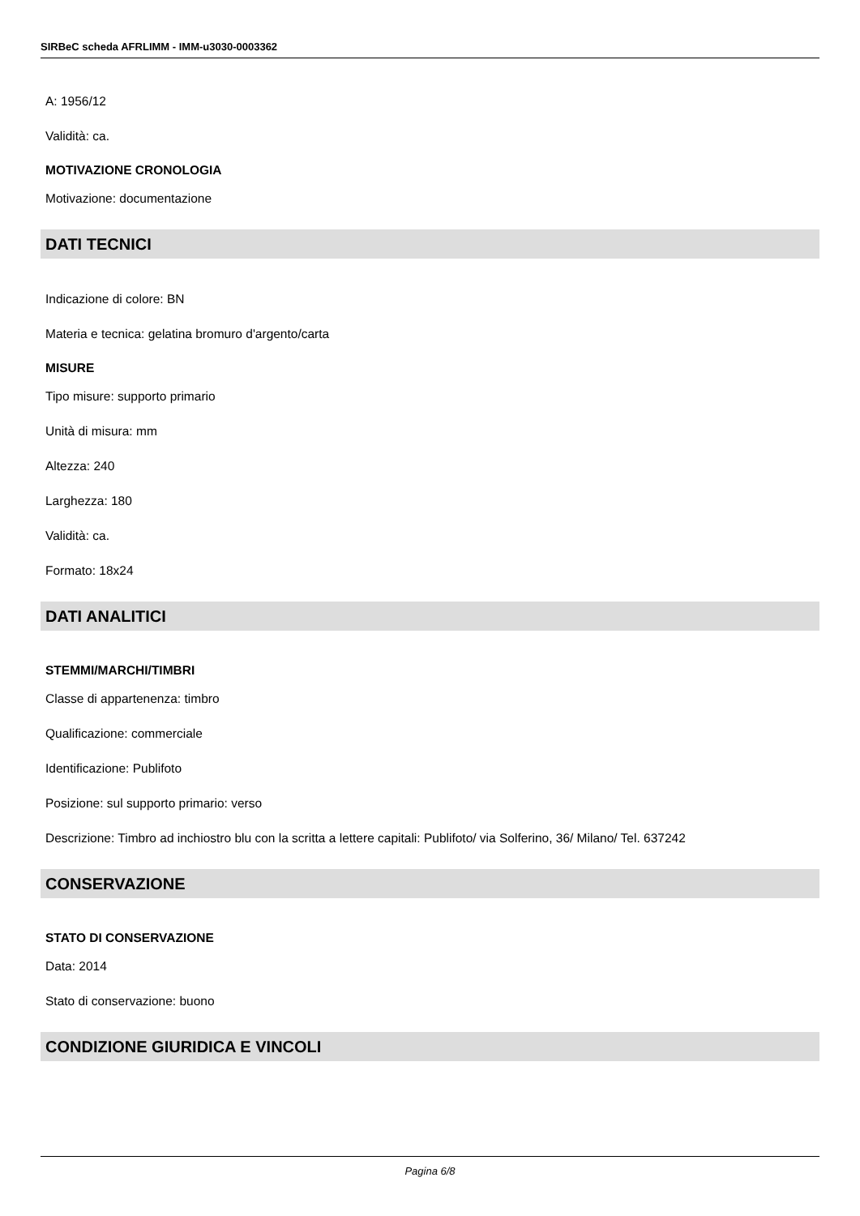SIRBeC scheda AFRLIMM - IMM-u3030-0003362
A: 1956/12
Validità: ca.
MOTIVAZIONE CRONOLOGIA
Motivazione: documentazione
DATI TECNICI
Indicazione di colore: BN
Materia e tecnica: gelatina bromuro d'argento/carta
MISURE
Tipo misure: supporto primario
Unità di misura: mm
Altezza: 240
Larghezza: 180
Validità: ca.
Formato: 18x24
DATI ANALITICI
STEMMI/MARCHI/TIMBRI
Classe di appartenenza: timbro
Qualificazione: commerciale
Identificazione: Publifoto
Posizione: sul supporto primario: verso
Descrizione: Timbro ad inchiostro blu con la scritta a lettere capitali: Publifoto/ via Solferino, 36/ Milano/ Tel. 637242
CONSERVAZIONE
STATO DI CONSERVAZIONE
Data: 2014
Stato di conservazione: buono
CONDIZIONE GIURIDICA E VINCOLI
Pagina 6/8